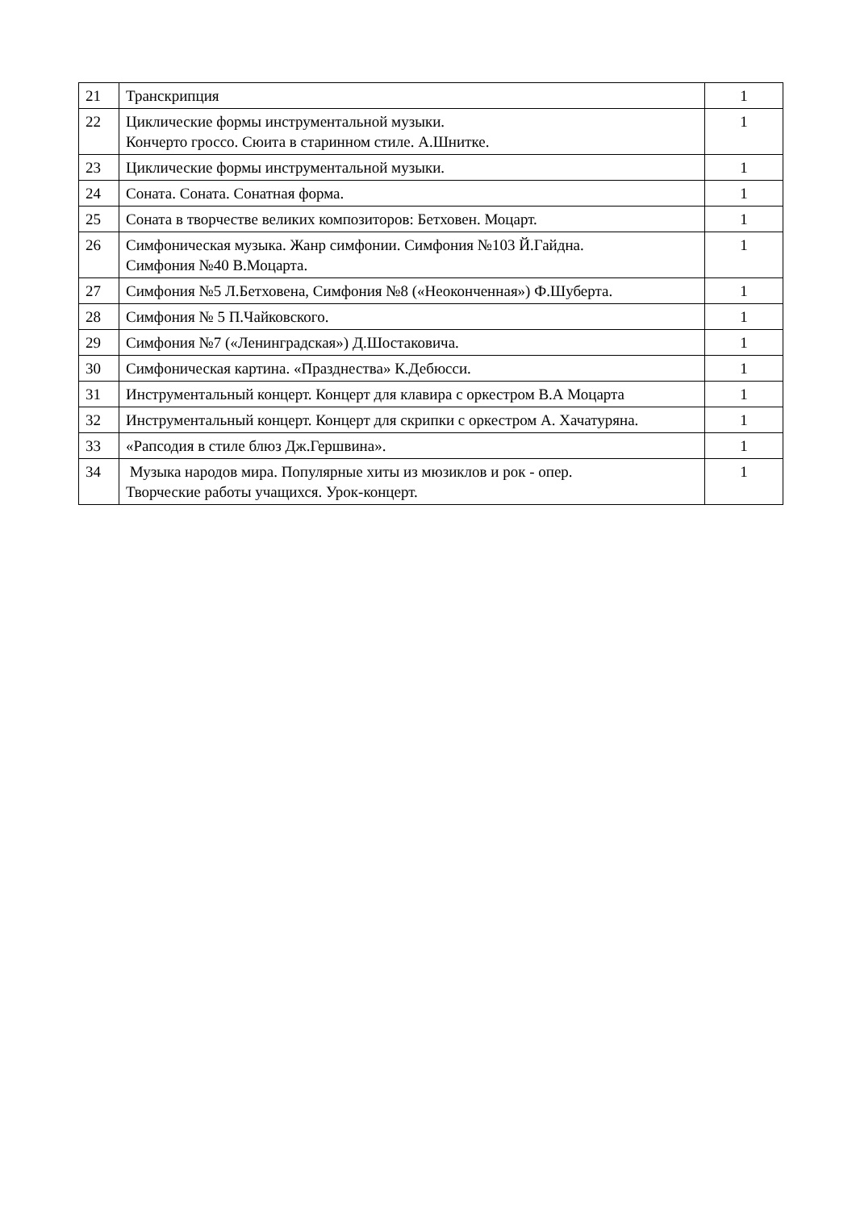| 21 | Транскрипция | 1 |
| 22 | Циклические формы инструментальной музыки. Кончерто гроссо. Сюита в старинном стиле. А.Шнитке. | 1 |
| 23 | Циклические формы инструментальной музыки. | 1 |
| 24 | Соната. Соната. Сонатная форма. | 1 |
| 25 | Соната в творчестве великих композиторов: Бетховен. Моцарт. | 1 |
| 26 | Симфоническая музыка. Жанр симфонии. Симфония №103 Й.Гайдна. Симфония №40 В.Моцарта. | 1 |
| 27 | Симфония №5 Л.Бетховена, Симфония №8 («Неоконченная») Ф.Шуберта. | 1 |
| 28 | Симфония № 5 П.Чайковского. | 1 |
| 29 | Симфония №7 («Ленинградская») Д.Шостаковича. | 1 |
| 30 | Симфоническая картина. «Празднества» К.Дебюсси. | 1 |
| 31 | Инструментальный концерт. Концерт для клавира с оркестром В.А Моцарта | 1 |
| 32 | Инструментальный концерт. Концерт для скрипки с оркестром А. Хачатуряна. | 1 |
| 33 | «Рапсодия в стиле блюз Дж.Гершвина». | 1 |
| 34 | Музыка народов мира. Популярные хиты из мюзиклов и рок - опер. Творческие работы учащихся. Урок-концерт. | 1 |